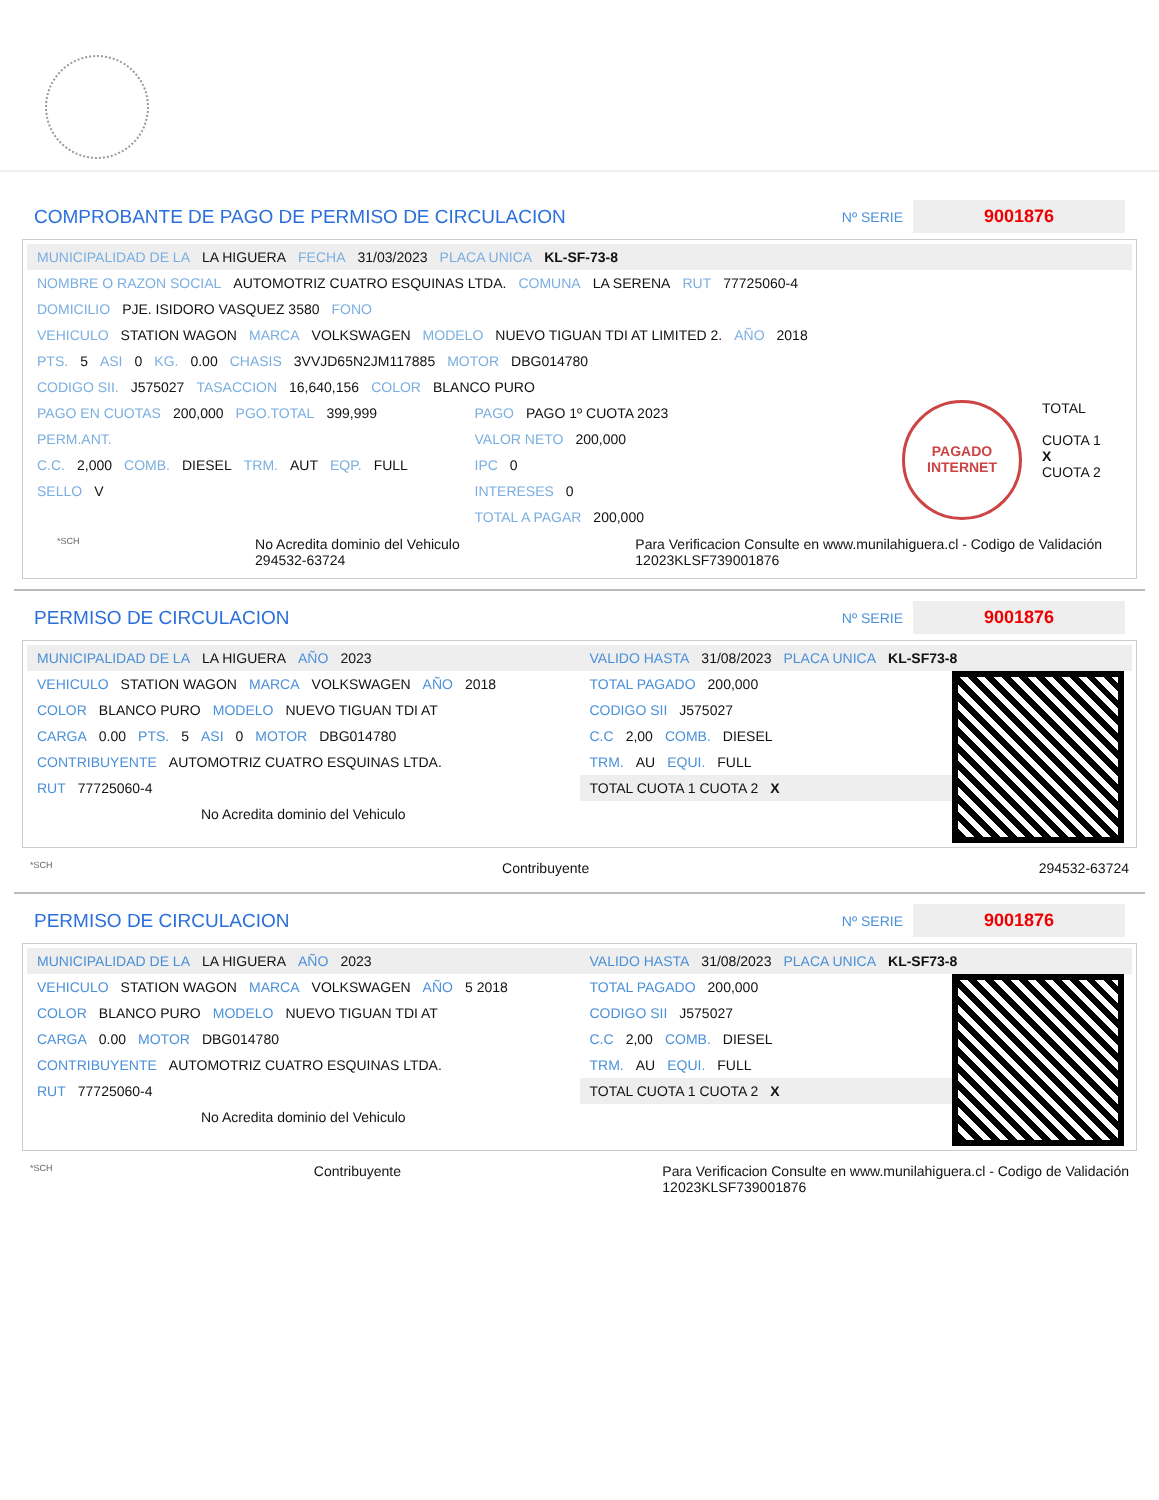COMPROBANTE DE PAGO DE PERMISO DE CIRCULACION
Nº SERIE 9001876
MUNICIPALIDAD DE LA LA HIGUERA FECHA 31/03/2023 PLACA UNICA KL-SF-73-8
NOMBRE O RAZON SOCIAL AUTOMOTRIZ CUATRO ESQUINAS LTDA. COMUNA LA SERENA RUT 77725060-4
DOMICILIO PJE. ISIDORO VASQUEZ 3580 FONO
VEHICULO STATION WAGON MARCA VOLKSWAGEN MODELO NUEVO TIGUAN TDI AT LIMITED 2. AÑO 2018
PTS. 5 ASI 0 KG. 0.00 CHASIS 3VVJD65N2JM117885 MOTOR DBG014780
CODIGO SII. J575027 TASACCION 16,640,156 COLOR BLANCO PURO
PAGO EN CUOTAS 200,000 PGO.TOTAL 399,999
PERM.ANT.
C.C. 2,000 COMB. DIESEL TRM. AUT EQP. FULL
SELLO V
PAGO PAGO 1º CUOTA 2023
VALOR NETO 200,000
IPC 0
INTERESES 0
TOTAL A PAGAR 200,000
PAGADO INTERNET
TOTAL
CUOTA 1
X
CUOTA 2
*SCH No Acredita dominio del Vehiculo
294532-63724 Para Verificacion Consulte en www.munilahiguera.cl - Codigo de Validación
12023KLSF739001876
PERMISO DE CIRCULACION
Nº SERIE 9001876
MUNICIPALIDAD DE LA LA HIGUERA AÑO 2023
VEHICULO STATION WAGON MARCA VOLKSWAGEN AÑO 2018
COLOR BLANCO PURO MODELO NUEVO TIGUAN TDI AT
CARGA 0.00 PTS. 5 ASI 0 MOTOR DBG014780
CONTRIBUYENTE AUTOMOTRIZ CUATRO ESQUINAS LTDA.
RUT 77725060-4
No Acredita dominio del Vehiculo
VALIDO HASTA 31/08/2023 PLACA UNICA KL-SF73-8
TOTAL PAGADO 200,000
CODIGO SII J575027
C.C 2,00 COMB. DIESEL
TRM. AU EQUI. FULL
TOTAL CUOTA 1 CUOTA 2 X
*SCH Contribuyente 294532-63724
PERMISO DE CIRCULACION
Nº SERIE 9001876
MUNICIPALIDAD DE LA LA HIGUERA AÑO 2023
VEHICULO STATION WAGON MARCA VOLKSWAGEN AÑO 5 2018
COLOR BLANCO PURO MODELO NUEVO TIGUAN TDI AT
CARGA 0.00 MOTOR DBG014780
CONTRIBUYENTE AUTOMOTRIZ CUATRO ESQUINAS LTDA.
RUT 77725060-4
No Acredita dominio del Vehiculo
VALIDO HASTA 31/08/2023 PLACA UNICA KL-SF73-8
TOTAL PAGADO 200,000
CODIGO SII J575027
C.C 2,00 COMB. DIESEL
TRM. AU EQUI. FULL
TOTAL CUOTA 1 CUOTA 2 X
*SCH Contribuyente Para Verificacion Consulte en www.munilahiguera.cl - Codigo de Validación
12023KLSF739001876